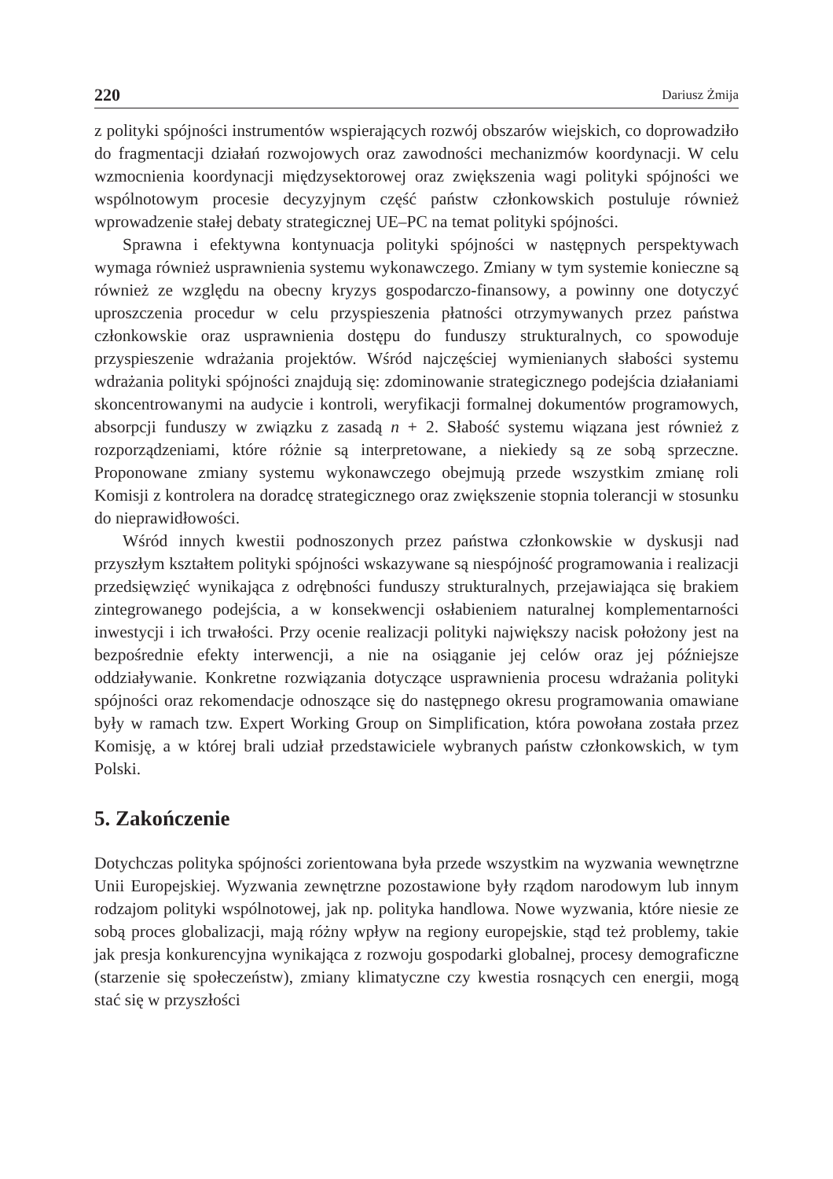220 Dariusz Żmija
z polityki spójności instrumentów wspierających rozwój obszarów wiejskich, co doprowadziło do fragmentacji działań rozwojowych oraz zawodności mechanizmów koordynacji. W celu wzmocnienia koordynacji międzysektorowej oraz zwiększenia wagi polityki spójności we wspólnotowym procesie decyzyjnym część państw członkowskich postuluje również wprowadzenie stałej debaty strategicznej UE–PC na temat polityki spójności.
Sprawna i efektywna kontynuacja polityki spójności w następnych perspektywach wymaga również usprawnienia systemu wykonawczego. Zmiany w tym systemie konieczne są również ze względu na obecny kryzys gospodarczo-finansowy, a powinny one dotyczyć uproszczenia procedur w celu przyspieszenia płatności otrzymywanych przez państwa członkowskie oraz usprawnienia dostępu do funduszy strukturalnych, co spowoduje przyspieszenie wdrażania projektów. Wśród najczęściej wymienianych słabości systemu wdrażania polityki spójności znajdują się: zdominowanie strategicznego podejścia działaniami skoncentrowanymi na audycie i kontroli, weryfikacji formalnej dokumentów programowych, absorpcji funduszy w związku z zasadą n + 2. Słabość systemu wiązana jest również z rozporządzeniami, które różnie są interpretowane, a niekiedy są ze sobą sprzeczne. Proponowane zmiany systemu wykonawczego obejmują przede wszystkim zmianę roli Komisji z kontrolera na doradcę strategicznego oraz zwiększenie stopnia tolerancji w stosunku do nieprawidłowości.
Wśród innych kwestii podnoszonych przez państwa członkowskie w dyskusji nad przyszłym kształtem polityki spójności wskazywane są niespójność programowania i realizacji przedsięwzięć wynikająca z odrębności funduszy strukturalnych, przejawiająca się brakiem zintegrowanego podejścia, a w konsekwencji osłabieniem naturalnej komplementarności inwestycji i ich trwałości. Przy ocenie realizacji polityki największy nacisk położony jest na bezpośrednie efekty interwencji, a nie na osiąganie jej celów oraz jej późniejsze oddziaływanie. Konkretne rozwiązania dotyczące usprawnienia procesu wdrażania polityki spójności oraz rekomendacje odnoszące się do następnego okresu programowania omawiane były w ramach tzw. Expert Working Group on Simplification, która powołana została przez Komisję, a w której brali udział przedstawiciele wybranych państw członkowskich, w tym Polski.
5. Zakończenie
Dotychczas polityka spójności zorientowana była przede wszystkim na wyzwania wewnętrzne Unii Europejskiej. Wyzwania zewnętrzne pozostawione były rządom narodowym lub innym rodzajom polityki wspólnotowej, jak np. polityka handlowa. Nowe wyzwania, które niesie ze sobą proces globalizacji, mają różny wpływ na regiony europejskie, stąd też problemy, takie jak presja konkurencyjna wynikająca z rozwoju gospodarki globalnej, procesy demograficzne (starzenie się społeczeństw), zmiany klimatyczne czy kwestia rosnących cen energii, mogą stać się w przyszłości